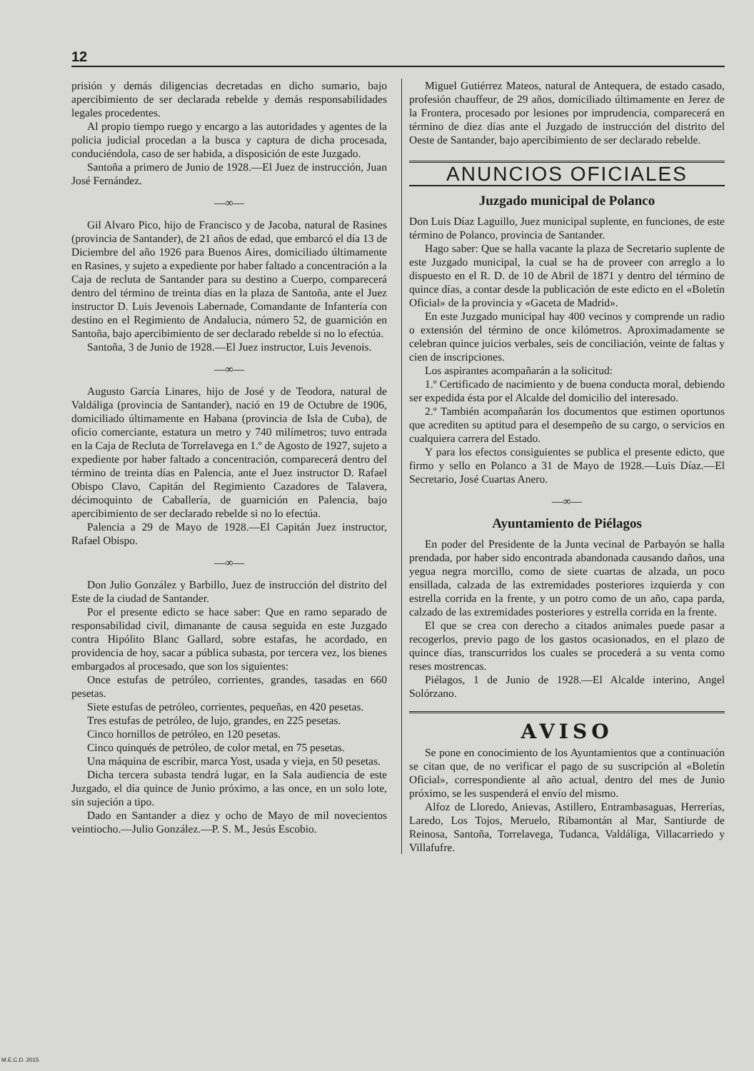12
prisión y demás diligencias decretadas en dicho sumario, bajo apercibimiento de ser declarada rebelde y demás responsabilidades legales procedentes.
Al propio tiempo ruego y encargo a las autoridades y agentes de la policia judicial procedan a la busca y captura de dicha procesada, conduciéndola, caso de ser habida, a disposición de este Juzgado.
Santoña a primero de Junio de 1928.—El Juez de instrucción, Juan José Fernández.
—∞—
Gil Alvaro Pico, hijo de Francisco y de Jacoba, natural de Rasines (provincia de Santander), de 21 años de edad, que embarcó el día 13 de Diciembre del año 1926 para Buenos Aires, domiciliado últimamente en Rasines, y sujeto a expediente por haber faltado a concentración a la Caja de recluta de Santander para su destino a Cuerpo, comparecerá dentro del término de treinta días en la plaza de Santoña, ante el Juez instructor D. Luis Jevenois Labernade, Comandante de Infantería con destino en el Regimiento de Andalucia, número 52, de guarnición en Santoña, bajo apercibimiento de ser declarado rebelde si no lo efectúa.
Santoña, 3 de Junio de 1928.—El Juez instructor, Luis Jevenois.
—∞—
Augusto García Linares, hijo de José y de Teodora, natural de Valdáliga (provincia de Santander), nació en 19 de Octubre de 1906, domiciliado últimamente en Habana (provincia de Isla de Cuba), de oficio comerciante, estatura un metro y 740 milímetros; tuvo entrada en la Caja de Recluta de Torrelavega en 1.º de Agosto de 1927, sujeto a expediente por haber faltado a concentración, comparecerá dentro del término de treinta días en Palencia, ante el Juez instructor D. Rafael Obispo Clavo, Capitán del Regimiento Cazadores de Talavera, décimoquinto de Caballería, de guarnición en Palencia, bajo apercibimiento de ser declarado rebelde si no lo efectúa.
Palencia a 29 de Mayo de 1928.—El Capitán Juez instructor, Rafael Obispo.
—∞—
Don Julio González y Barbillo, Juez de instrucción del distrito del Este de la ciudad de Santander.
Por el presente edicto se hace saber: Que en ramo separado de responsabilidad civil, dimanante de causa seguida en este Juzgado contra Hipólito Blanc Gallard, sobre estafas, he acordado, en providencia de hoy, sacar a pública subasta, por tercera vez, los bienes embargados al procesado, que son los siguientes:
Once estufas de petróleo, corrientes, grandes, tasadas en 660 pesetas.
Siete estufas de petróleo, corrientes, pequeñas, en 420 pesetas.
Tres estufas de petróleo, de lujo, grandes, en 225 pesetas.
Cinco hornillos de petróleo, en 120 pesetas.
Cinco quinqués de petróleo, de color metal, en 75 pesetas.
Una máquina de escribir, marca Yost, usada y vieja, en 50 pesetas.
Dicha tercera subasta tendrá lugar, en la Sala audiencia de este Juzgado, el día quince de Junio próximo, a las once, en un solo lote, sin sujeción a tipo.
Dado en Santander a diez y ocho de Mayo de mil novecientos veintiocho.—Julio González.—P. S. M., Jesús Escobio.
Miguel Gutiérrez Mateos, natural de Antequera, de estado casado, profesión chauffeur, de 29 años, domiciliado últimamente en Jerez de la Frontera, procesado por lesiones por imprudencia, comparecerá en término de diez días ante el Juzgado de instrucción del distrito del Oeste de Santander, bajo apercibimiento de ser declarado rebelde.
ANUNCIOS OFICIALES
Juzgado municipal de Polanco
Don Luis Díaz Laguillo, Juez municipal suplente, en funciones, de este término de Polanco, provincia de Santander.
Hago saber: Que se halla vacante la plaza de Secretario suplente de este Juzgado municipal, la cual se ha de proveer con arreglo a lo dispuesto en el R. D. de 10 de Abril de 1871 y dentro del término de quince días, a contar desde la publicación de este edicto en el «Boletín Oficial» de la provincia y «Gaceta de Madrid».
En este Juzgado municipal hay 400 vecinos y comprende un radio o extensión del término de once kilómetros. Aproximadamente se celebran quince juicios verbales, seis de conciliación, veinte de faltas y cien de inscripciones.
Los aspirantes acompañarán a la solicitud:
1.º Certificado de nacimiento y de buena conducta moral, debiendo ser expedida ésta por el Alcalde del domicilio del interesado.
2.º También acompañarán los documentos que estimen oportunos que acrediten su aptitud para el desempeño de su cargo, o servicios en cualquiera carrera del Estado.
Y para los efectos consiguientes se publica el presente edicto, que firmo y sello en Polanco a 31 de Mayo de 1928.—Luis Díaz.—El Secretario, José Cuartas Anero.
—∞—
Ayuntamiento de Piélagos
En poder del Presidente de la Junta vecinal de Parbayón se halla prendada, por haber sido encontrada abandonada causando daños, una yegua negra morcillo, como de siete cuartas de alzada, un poco ensillada, calzada de las extremidades posteriores izquierda y con estrella corrida en la frente, y un potro como de un año, capa parda, calzado de las extremidades posteriores y estrella corrida en la frente.
El que se crea con derecho a citados animales puede pasar a recogerlos, previo pago de los gastos ocasionados, en el plazo de quince días, transcurridos los cuales se procederá a su venta como reses mostrencas.
Piélagos, 1 de Junio de 1928.—El Alcalde interino, Angel Solórzano.
AVISO
Se pone en conocimiento de los Ayuntamientos que a continuación se citan que, de no verificar el pago de su suscripción al «Boletín Oficial», correspondiente al año actual, dentro del mes de Junio próximo, se les suspenderá el envío del mismo.
Alfoz de Lloredo, Anievas, Astillero, Entrambasaguas, Herrerías, Laredo, Los Tojos, Meruelo, Ribamontán al Mar, Santiurde de Reinosa, Santoña, Torrelavega, Tudanca, Valdáliga, Villacarriedo y Villafufre.
M.E.C.D. 2015